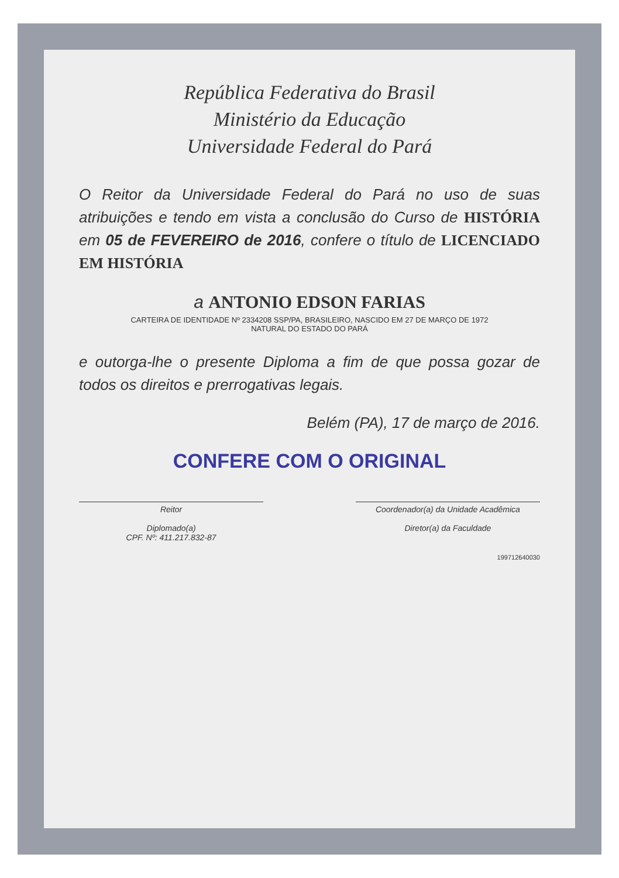República Federativa do Brasil
Ministério da Educação
Universidade Federal do Pará
O Reitor da Universidade Federal do Pará no uso de suas atribuições e tendo em vista a conclusão do Curso de HISTÓRIA em 05 de FEVEREIRO de 2016, confere o título de LICENCIADO EM HISTÓRIA
a ANTONIO EDSON FARIAS
CARTEIRA DE IDENTIDADE Nº 2334208 SSP/PA, BRASILEIRO, NASCIDO EM 27 DE MARÇO DE 1972
NATURAL DO ESTADO DO PARÁ
e outorga-lhe o presente Diploma a fim de que possa gozar de todos os direitos e prerrogativas legais.
Belém (PA), 17 de março de 2016.
CONFERE COM O ORIGINAL
Reitor
Diplomado(a)
CPF. Nº: 411.217.832-87
Coordenador(a) da Unidade Acadêmica
Diretor(a) da Faculdade
199712640030